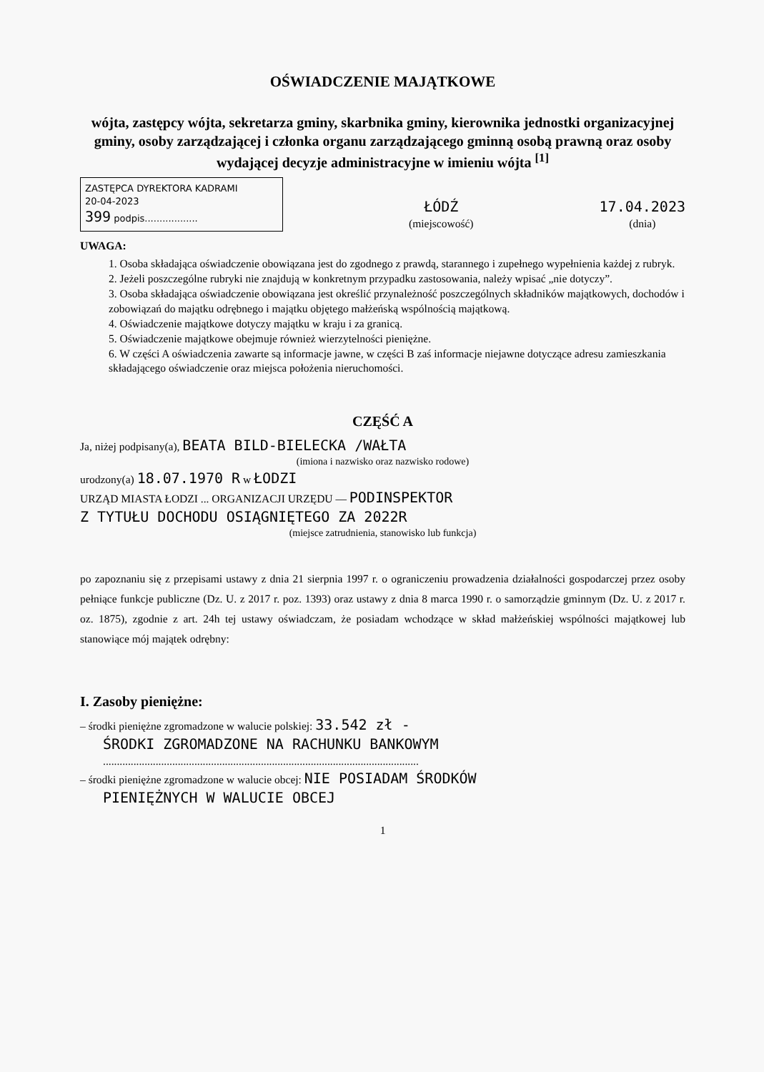OŚWIADCZENIE MAJĄTKOWE
wójta, zastępcy wójta, sekretarza gminy, skarbnika gminy, kierownika jednostki organizacyjnej gminy, osoby zarządzającej i członka organu zarządzającego gminną osobą prawną oraz osoby wydającej decyzje administracyjne w imieniu wójta <sup>[1]</sup>
ZASTĘPCA DYREKTORA KADRAMI
20-04-2023
399 podpis..................
ŁÓDŹ
(miejscowość)
17.04.2023
(dnia)
UWAGA:
1. Osoba składająca oświadczenie obowiązana jest do zgodnego z prawdą, starannego i zupełnego wypełnienia każdej z rubryk.
2. Jeżeli poszczególne rubryki nie znajdują w konkretnym przypadku zastosowania, należy wpisać „nie dotyczy”.
3. Osoba składająca oświadczenie obowiązana jest określić przynależność poszczególnych składników majątkowych, dochodów i zobowiązań do majątku odrębnego i majątku objętego małżeńską wspólnością majątkową.
4. Oświadczenie majątkowe dotyczy majątku w kraju i za granicą.
5. Oświadczenie majątkowe obejmuje również wierzytelności pieniężne.
6. W części A oświadczenia zawarte są informacje jawne, w części B zaś informacje niejawne dotyczące adresu zamieszkania składającego oświadczenie oraz miejsca położenia nieruchomości.
CZĘŚĆ A
Ja, niżej podpisany(a), BEATA BILD-BIELECKA /WAŁTA
(imiona i nazwisko oraz nazwisko rodowe)
urodzony(a) 18.07.1970 R w ŁODZI
URZĄD MIASTA ŁODZI ... ORGANIZACJI URZĘDU — PODINSPEKTOR
Z TYTUŁU DOCHODU OSIĄGNIĘTEGO ZA 2022R
(miejsce zatrudnienia, stanowisko lub funkcja)
po zapoznaniu się z przepisami ustawy z dnia 21 sierpnia 1997 r. o ograniczeniu prowadzenia działalności gospodarczej przez osoby pełniące funkcje publiczne (Dz. U. z 2017 r. poz. 1393) oraz ustawy z dnia 8 marca 1990 r. o samorządzie gminnym (Dz. U. z 2017 r. oz. 1875), zgodnie z art. 24h tej ustawy oświadczam, że posiadam wchodzące w skład małżeńskiej wspólności majątkowej lub stanowiące mój majątek odrębny:
I. Zasoby pieniężne:
– środki pieniężne zgromadzone w walucie polskiej: 33.542 zł -
ŚRODKI ZGROMADZONE NA RACHUNKU BANKOWYM
..................................................................................................................
– środki pieniężne zgromadzone w walucie obcej: NIE POSIADAM ŚRODKÓW
PIENIĘŻNYCH W WALUCIE OBCEJ
1